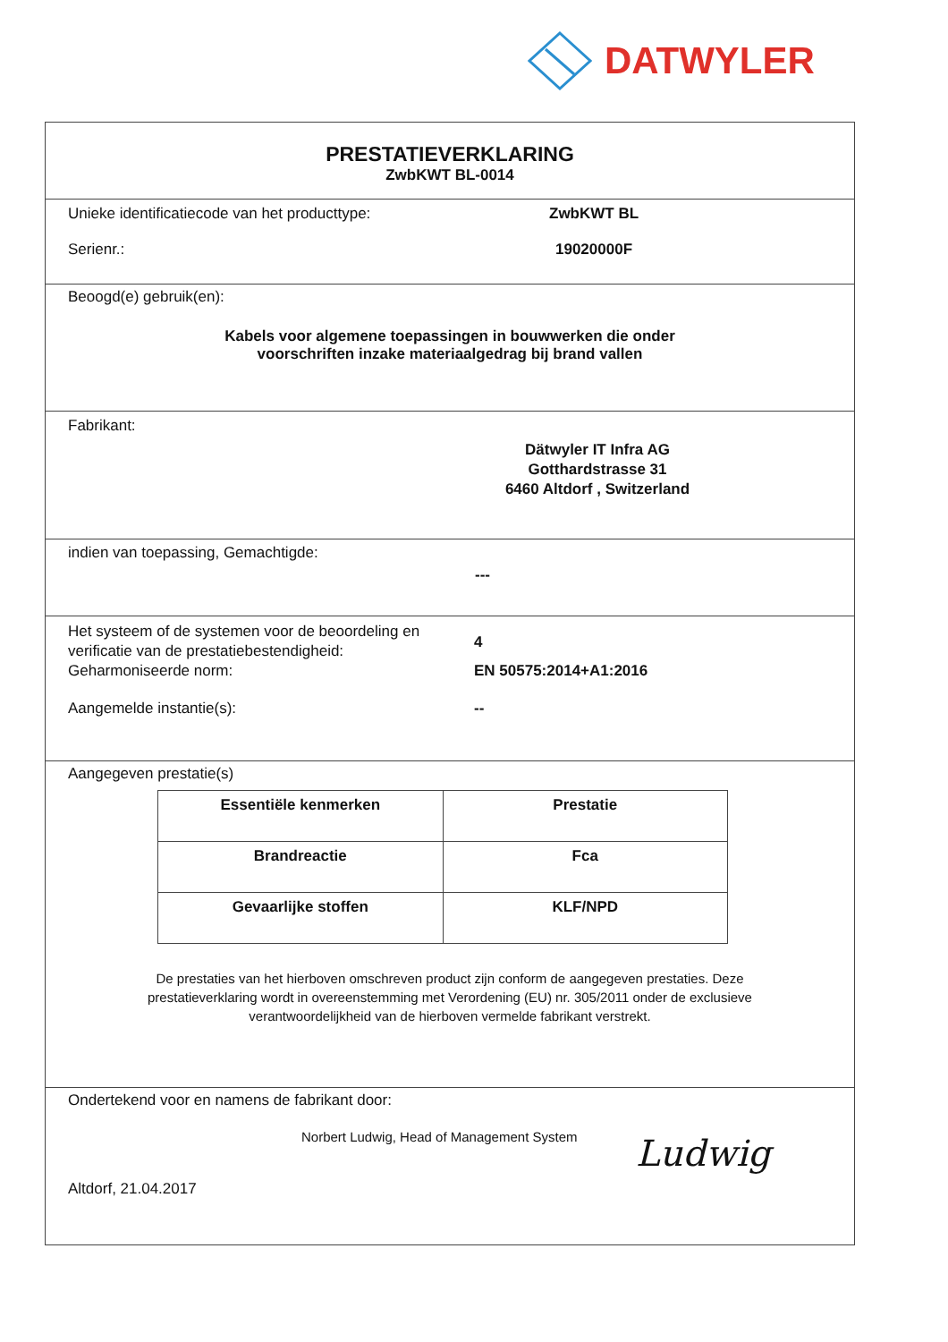DATWYLER
PRESTATIEVERKLARING
ZwbKWT BL-0014
Unieke identificatiecode van het producttype:
ZwbKWT BL
Serienr.: 19020000F
Beoogd(e) gebruik(en):
Kabels voor algemene toepassingen in bouwwerken die onder
voorschriften inzake materiaalgedrag bij brand vallen
Fabrikant:
Dätwyler IT Infra AG
Gotthardstrasse 31
6460 Altdorf , Switzerland
indien van toepassing, Gemachtigde:
---
Het systeem of de systemen voor de beoordeling en verificatie van de prestatiebestendigheid:
4
Geharmoniseerde norm: EN 50575:2014+A1:2016
Aangemelde instantie(s): --
Aangegeven prestatie(s)
| Essentiële kenmerken | Prestatie |
| --- | --- |
| Brandreactie | Fca |
| Gevaarlijke stoffen | KLF/NPD |
De prestaties van het hierboven omschreven product zijn conform de aangegeven prestaties. Deze
prestatieverklaring wordt in overeenstemming met Verordening (EU) nr. 305/2011 onder de exclusieve
verantwoordelijkheid van de hierboven vermelde fabrikant verstrekt.
Ondertekend voor en namens de fabrikant door:
Norbert Ludwig, Head of Management System
Altdorf, 21.04.2017
Ludwig